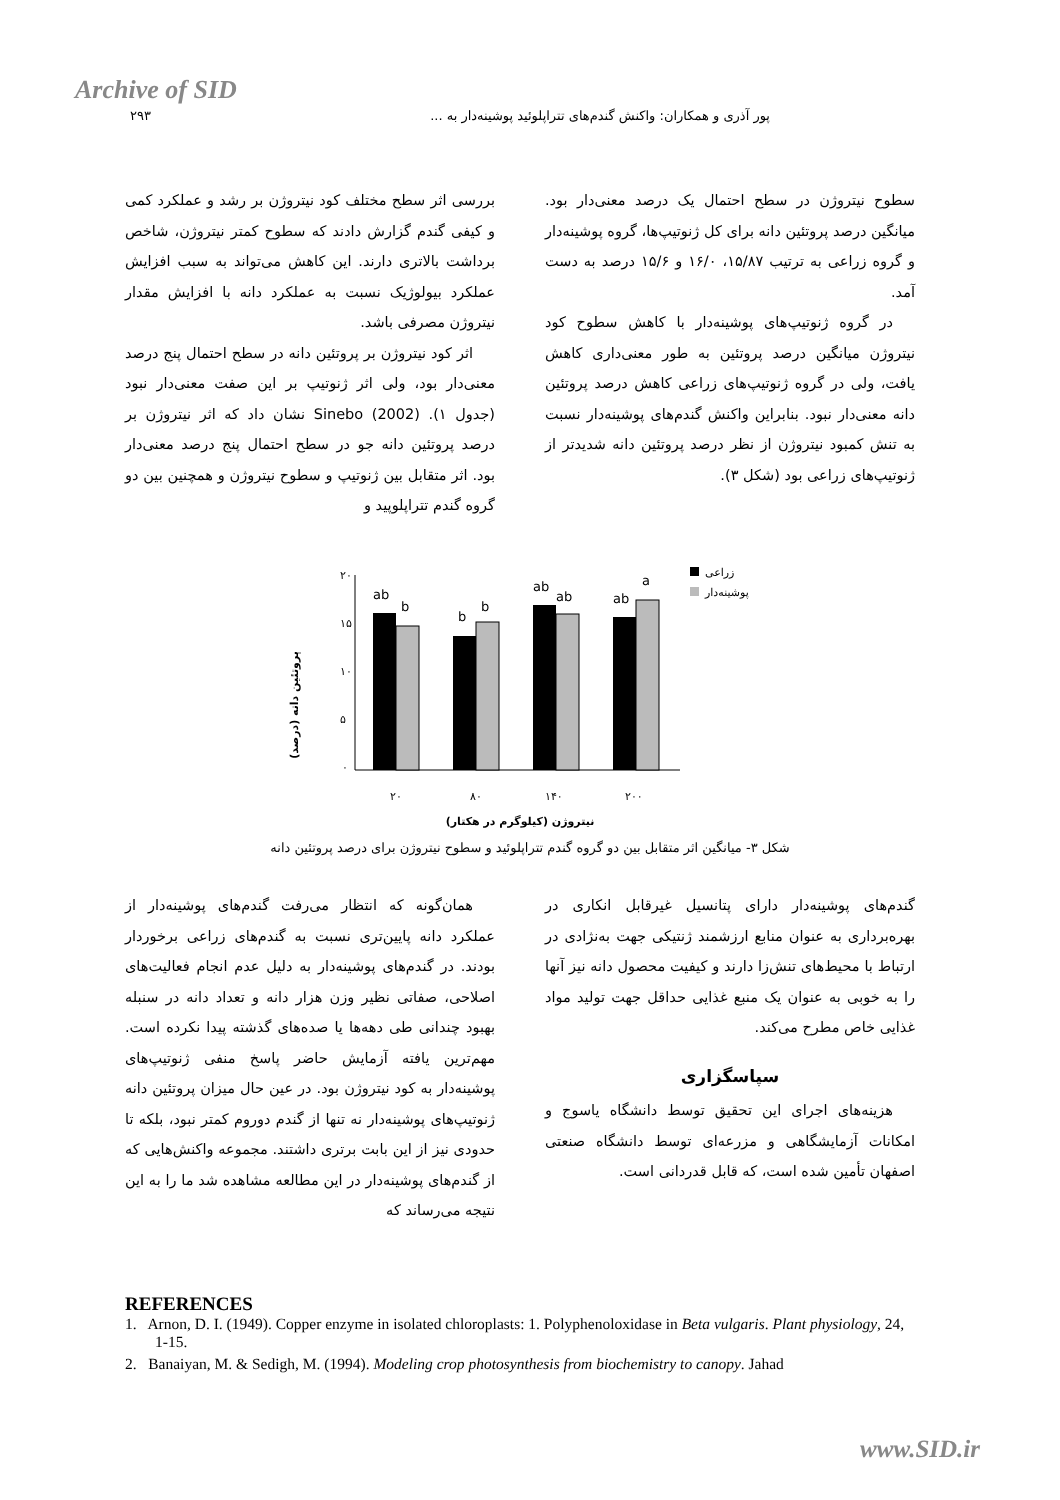Archive of SID
۲۹۳ پور آذری و همکاران: واکنش گندم‌های تتراپلوئید پوشینه‌دار به ...
بررسی اثر سطح مختلف کود نیتروژن بر رشد و عملکرد کمی و کیفی گندم گزارش دادند که سطوح کمتر نیتروژن، شاخص برداشت بالاتری دارند. این کاهش می‌تواند به سبب افزایش عملکرد بیولوژیک نسبت به عملکرد دانه با افزایش مقدار نیتروژن مصرفی باشد.
اثر کود نیتروژن بر پروتئین دانه در سطح احتمال پنج درصد معنی‌دار بود، ولی اثر ژنوتیپ بر این صفت معنی‌دار نبود (جدول ۱). Sinebo (2002) نشان داد که اثر نیتروژن بر درصد پروتئین دانه جو در سطح احتمال پنج درصد معنی‌دار بود. اثر متقابل بین ژنوتیپ و سطوح نیتروژن و همچنین بین دو گروه گندم تتراپلوپید و
سطوح نیتروژن در سطح احتمال یک درصد معنی‌دار بود. میانگین درصد پروتئین دانه برای کل ژنوتیپ‌ها، گروه پوشینه‌دار و گروه زراعی به ترتیب ۱۵/۸۷، ۱۶/۰ و ۱۵/۶ درصد به دست آمد.
در گروه ژنوتیپ‌های پوشینه‌دار با کاهش سطوح کود نیتروژن میانگین درصد پروتئین به طور معنی‌داری کاهش یافت، ولی در گروه ژنوتیپ‌های زراعی کاهش درصد پروتئین دانه معنی‌دار نبود. بنابراین واکنش گندم‌های پوشینه‌دار نسبت به تنش کمبود نیتروژن از نظر درصد پروتئین دانه شدیدتر از ژنوتیپ‌های زراعی بود (شکل ۳).
پروتئین دانه (درصد)
۲۰
۱۵
۱۰
۵
۰
ab
b
b
b
ab
ab
ab
a
۲۰
۸۰
۱۴۰
۲۰۰
نیتروژن (کیلوگرم در هکتار)
زراعی
پوشینه‌دار
شکل ۳- میانگین اثر متقابل بین دو گروه گندم تتراپلوئید و سطوح نیتروژن برای درصد پروتئین دانه
همان‌گونه که انتظار می‌رفت گندم‌های پوشینه‌دار از عملکرد دانه پایین‌تری نسبت به گندم‌های زراعی برخوردار بودند. در گندم‌های پوشینه‌دار به دلیل عدم انجام فعالیت‌های اصلاحی، صفاتی نظیر وزن هزار دانه و تعداد دانه در سنبله بهبود چندانی طی دهه‌ها یا صده‌های گذشته پیدا نکرده است. مهم‌ترین یافته آزمایش حاضر پاسخ منفی ژنوتیپ‌های پوشینه‌دار به کود نیتروژن بود. در عین حال میزان پروتئین دانه ژنوتیپ‌های پوشینه‌دار نه تنها از گندم دوروم کمتر نبود، بلکه تا حدودی نیز از این بابت برتری داشتند. مجموعه واکنش‌هایی که از گندم‌های پوشینه‌دار در این مطالعه مشاهده شد ما را به این نتیجه می‌رساند که
گندم‌های پوشینه‌دار دارای پتانسیل غیرقابل انکاری در بهره‌برداری به عنوان منابع ارزشمند ژنتیکی جهت به‌نژادی در ارتباط با محیط‌های تنش‌زا دارند و کیفیت محصول دانه نیز آنها را به خوبی به عنوان یک منبع غذایی حداقل جهت تولید مواد غذایی خاص مطرح می‌کند.
سپاسگزاری
هزینه‌های اجرای این تحقیق توسط دانشگاه یاسوج و امکانات آزمایشگاهی و مزرعه‌ای توسط دانشگاه صنعتی اصفهان تأمین شده است، که قابل قدردانی است.
REFERENCES
1. Arnon, D. I. (1949). Copper enzyme in isolated chloroplasts: 1. Polyphenoloxidase in Beta vulgaris. Plant physiology, 24, 1-15.
2. Banaiyan, M. & Sedigh, M. (1994). Modeling crop photosynthesis from biochemistry to canopy. Jahad
www.SID.ir